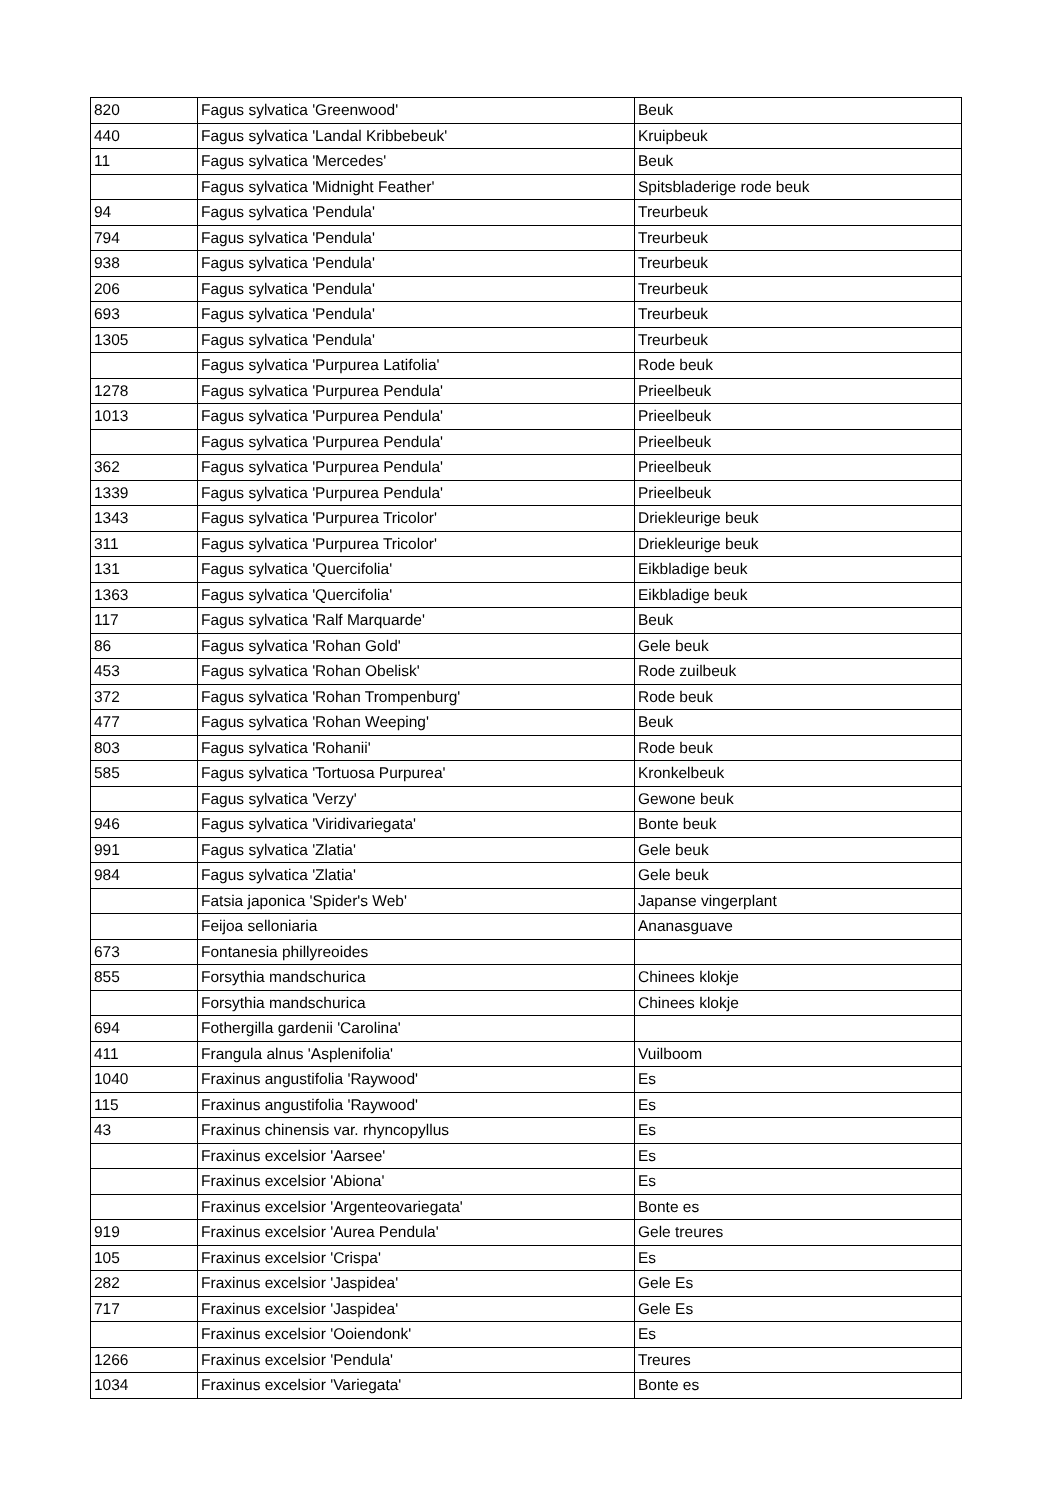| 820 | Fagus sylvatica 'Greenwood' | Beuk |
| 440 | Fagus sylvatica 'Landal Kribbebeuk' | Kruipbeuk |
| 11 | Fagus sylvatica 'Mercedes' | Beuk |
| | Fagus sylvatica 'Midnight Feather' | Spitsbladerige rode beuk |
| 94 | Fagus sylvatica 'Pendula' | Treurbeuk |
| 794 | Fagus sylvatica 'Pendula' | Treurbeuk |
| 938 | Fagus sylvatica 'Pendula' | Treurbeuk |
| 206 | Fagus sylvatica 'Pendula' | Treurbeuk |
| 693 | Fagus sylvatica 'Pendula' | Treurbeuk |
| 1305 | Fagus sylvatica 'Pendula' | Treurbeuk |
| | Fagus sylvatica 'Purpurea Latifolia' | Rode beuk |
| 1278 | Fagus sylvatica 'Purpurea Pendula' | Prieelbeuk |
| 1013 | Fagus sylvatica 'Purpurea Pendula' | Prieelbeuk |
| | Fagus sylvatica 'Purpurea Pendula' | Prieelbeuk |
| 362 | Fagus sylvatica 'Purpurea Pendula' | Prieelbeuk |
| 1339 | Fagus sylvatica 'Purpurea Pendula' | Prieelbeuk |
| 1343 | Fagus sylvatica 'Purpurea Tricolor' | Driekleurige beuk |
| 311 | Fagus sylvatica 'Purpurea Tricolor' | Driekleurige beuk |
| 131 | Fagus sylvatica 'Quercifolia' | Eikbladige beuk |
| 1363 | Fagus sylvatica 'Quercifolia' | Eikbladige beuk |
| 117 | Fagus sylvatica 'Ralf Marquarde' | Beuk |
| 86 | Fagus sylvatica 'Rohan Gold' | Gele beuk |
| 453 | Fagus sylvatica 'Rohan Obelisk' | Rode zuilbeuk |
| 372 | Fagus sylvatica 'Rohan Trompenburg' | Rode beuk |
| 477 | Fagus sylvatica 'Rohan Weeping' | Beuk |
| 803 | Fagus sylvatica 'Rohanii' | Rode beuk |
| 585 | Fagus sylvatica 'Tortuosa Purpurea' | Kronkelbeuk |
| | Fagus sylvatica 'Verzy' | Gewone beuk |
| 946 | Fagus sylvatica 'Viridivariegata' | Bonte beuk |
| 991 | Fagus sylvatica 'Zlatia' | Gele beuk |
| 984 | Fagus sylvatica 'Zlatia' | Gele beuk |
| | Fatsia japonica 'Spider's Web' | Japanse vingerplant |
| | Feijoa selloniaria | Ananasguave |
| 673 | Fontanesia phillyreoides | |
| 855 | Forsythia mandschurica | Chinees klokje |
| | Forsythia mandschurica | Chinees klokje |
| 694 | Fothergilla gardenii 'Carolina' | |
| 411 | Frangula alnus 'Asplenifolia' | Vuilboom |
| 1040 | Fraxinus angustifolia 'Raywood' | Es |
| 115 | Fraxinus angustifolia 'Raywood' | Es |
| 43 | Fraxinus chinensis var. rhyncopyllus | Es |
| | Fraxinus excelsior 'Aarsee' | Es |
| | Fraxinus excelsior 'Abiona' | Es |
| | Fraxinus excelsior 'Argenteovariegata' | Bonte es |
| 919 | Fraxinus excelsior 'Aurea Pendula' | Gele treures |
| 105 | Fraxinus excelsior 'Crispa' | Es |
| 282 | Fraxinus excelsior 'Jaspidea' | Gele Es |
| 717 | Fraxinus excelsior 'Jaspidea' | Gele Es |
| | Fraxinus excelsior 'Ooiendonk' | Es |
| 1266 | Fraxinus excelsior 'Pendula' | Treures |
| 1034 | Fraxinus excelsior 'Variegata' | Bonte es |